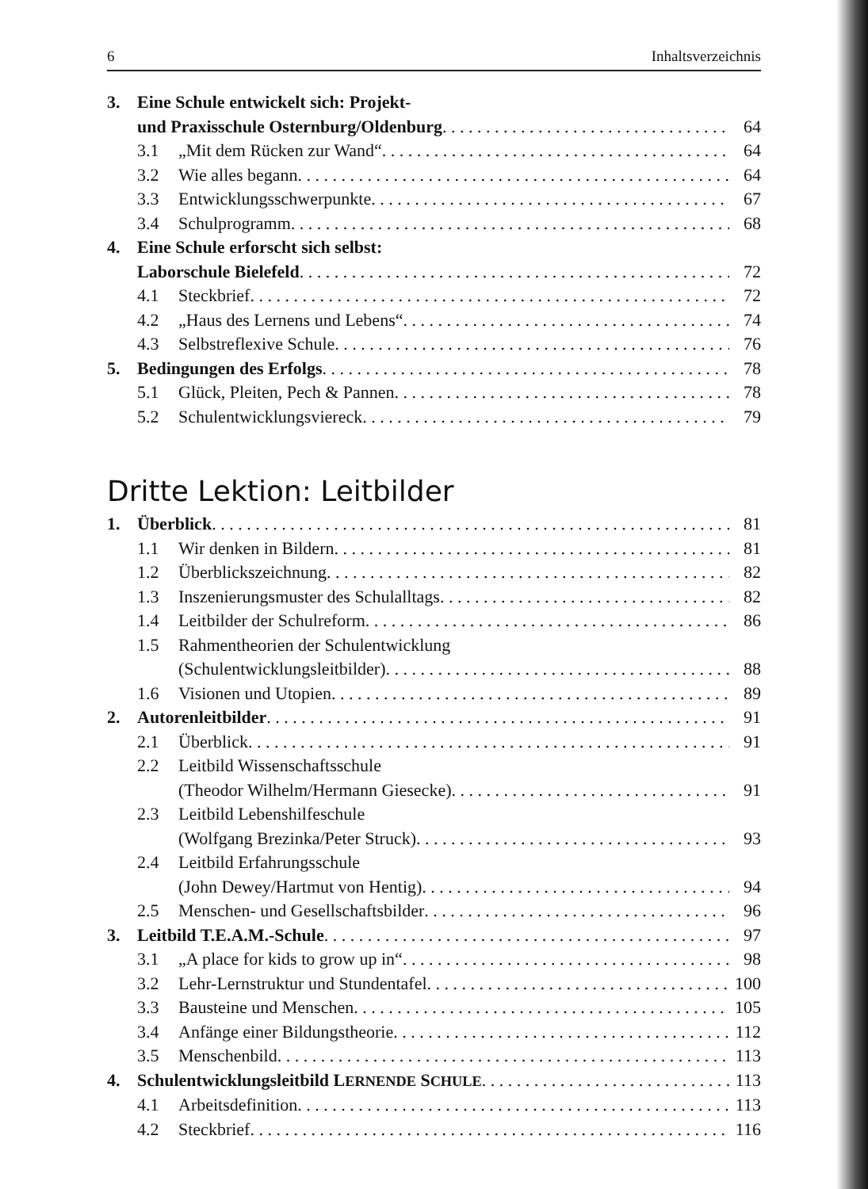6 Inhaltsverzeichnis
3. Eine Schule entwickelt sich: Projekt-
und Praxisschule Osternburg/Oldenburg 64
3.1 „Mit dem Rücken zur Wand“64
3.2 Wie alles begann 64
3.3 Entwicklungsschwerpunkte 67
3.4 Schulprogramm 68
4. Eine Schule erforscht sich selbst:
Laborschule Bielefeld 72
4.1 Steckbrief 72
4.2 „Haus des Lernens und Lebens“74
4.3 Selbstreflexive Schule 76
5. Bedingungen des Erfolgs 78
5.1 Glück, Pleiten, Pech & Pannen 78
5.2 Schulentwicklungsviereck 79
Dritte Lektion: Leitbilder
1. Überblick 81
1.1 Wir denken in Bildern 81
1.2 Überblickszeichnung 82
1.3 Inszenierungsmuster des Schulalltags 82
1.4 Leitbilder der Schulreform 86
1.5 Rahmentheorien der Schulentwicklung
(Schulentwicklungsleitbilder) 88
1.6 Visionen und Utopien 89
2. Autorenleitbilder 91
2.1 Überblick 91
2.2 Leitbild Wissenschaftsschule
(Theodor Wilhelm/Hermann Giesecke) 91
2.3 Leitbild Lebenshilfeschule
(Wolfgang Brezinka/Peter Struck) 93
2.4 Leitbild Erfahrungsschule
(John Dewey/Hartmut von Hentig) 94
2.5 Menschen- und Gesellschaftsbilder 96
3. Leitbild T.E.A.M.-Schule 97
3.1 „A place for kids to grow up in“98
3.2 Lehr-Lernstruktur und Stundentafel 100
3.3 Bausteine und Menschen 105
3.4 Anfänge einer Bildungstheorie 112
3.5 Menschenbild 113
4. Schulentwicklungsleitbild LERNENDE SCHULE 113
4.1 Arbeitsdefinition 113
4.2 Steckbrief 116